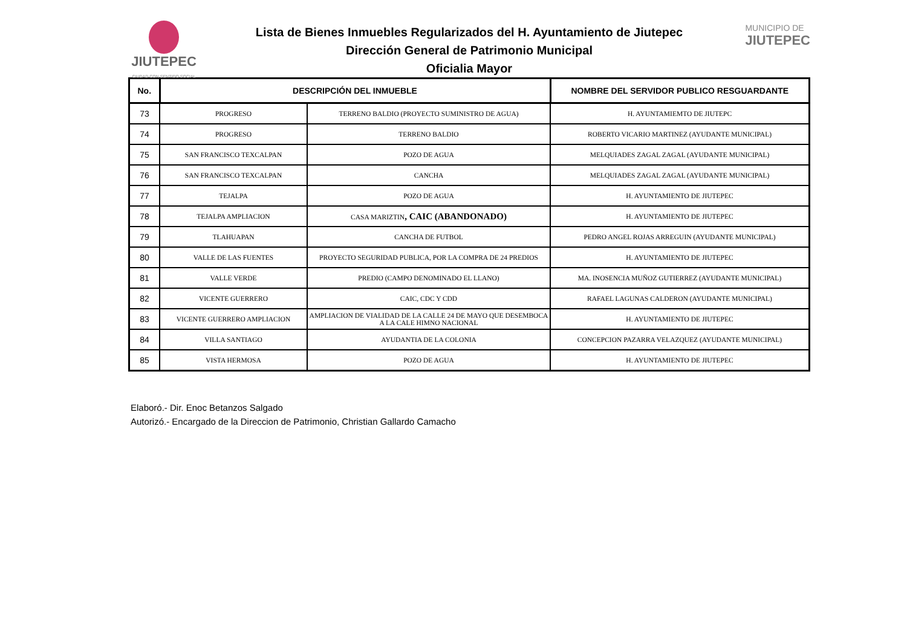JIUTEPEC
CIUDAD CON SENTIDO SOCIAL
MUNICIPIO DE
JIUTEPEC
Lista de Bienes Inmuebles Regularizados del H. Ayuntamiento de Jiutepec
Dirección General de Patrimonio Municipal
Oficialia Mayor
| No. | DESCRIPCIÓN DEL INMUEBLE | | NOMBRE DEL SERVIDOR PUBLICO RESGUARDANTE |
| --- | --- | --- | --- |
| 73 | PROGRESO | TERRENO BALDIO (PROYECTO SUMINISTRO DE AGUA) | H. AYUNTAMIEMTO DE JIUTEPC |
| 74 | PROGRESO | TERRENO BALDIO | ROBERTO VICARIO MARTINEZ (AYUDANTE MUNICIPAL) |
| 75 | SAN FRANCISCO TEXCALPAN | POZO DE AGUA | MELQUIADES ZAGAL ZAGAL (AYUDANTE MUNICIPAL) |
| 76 | SAN FRANCISCO TEXCALPAN | CANCHA | MELQUIADES ZAGAL ZAGAL (AYUDANTE MUNICIPAL) |
| 77 | TEJALPA | POZO DE AGUA | H. AYUNTAMIENTO DE JIUTEPEC |
| 78 | TEJALPA AMPLIACION | CASA MARIZTIN , CAIC (ABANDONADO) | H. AYUNTAMIENTO DE JIUTEPEC |
| 79 | TLAHUAPAN | CANCHA DE FUTBOL | PEDRO ANGEL ROJAS ARREGUIN (AYUDANTE MUNICIPAL) |
| 80 | VALLE DE LAS FUENTES | PROYECTO SEGURIDAD PUBLICA, POR LA COMPRA DE 24 PREDIOS | H. AYUNTAMIENTO DE JIUTEPEC |
| 81 | VALLE VERDE | PREDIO (CAMPO DENOMINADO EL LLANO) | MA. INOSENCIA MUÑOZ GUTIERREZ (AYUDANTE MUNICIPAL) |
| 82 | VICENTE GUERRERO | CAIC, CDC Y CDD | RAFAEL LAGUNAS CALDERON (AYUDANTE MUNICIPAL) |
| 83 | VICENTE GUERRERO AMPLIACION | AMPLIACION DE VIALIDAD DE LA CALLE 24 DE MAYO QUE DESEMBOCA A LA CALE HIMNO NACIONAL | H. AYUNTAMIENTO DE JIUTEPEC |
| 84 | VILLA SANTIAGO | AYUDANTIA DE LA COLONIA | CONCEPCION PAZARRA VELAZQUEZ (AYUDANTE MUNICIPAL) |
| 85 | VISTA HERMOSA | POZO DE AGUA | H. AYUNTAMIENTO DE JIUTEPEC |
Elaboró.- Dir. Enoc Betanzos Salgado
Autorizó.- Encargado de la Direccion de Patrimonio, Christian Gallardo Camacho